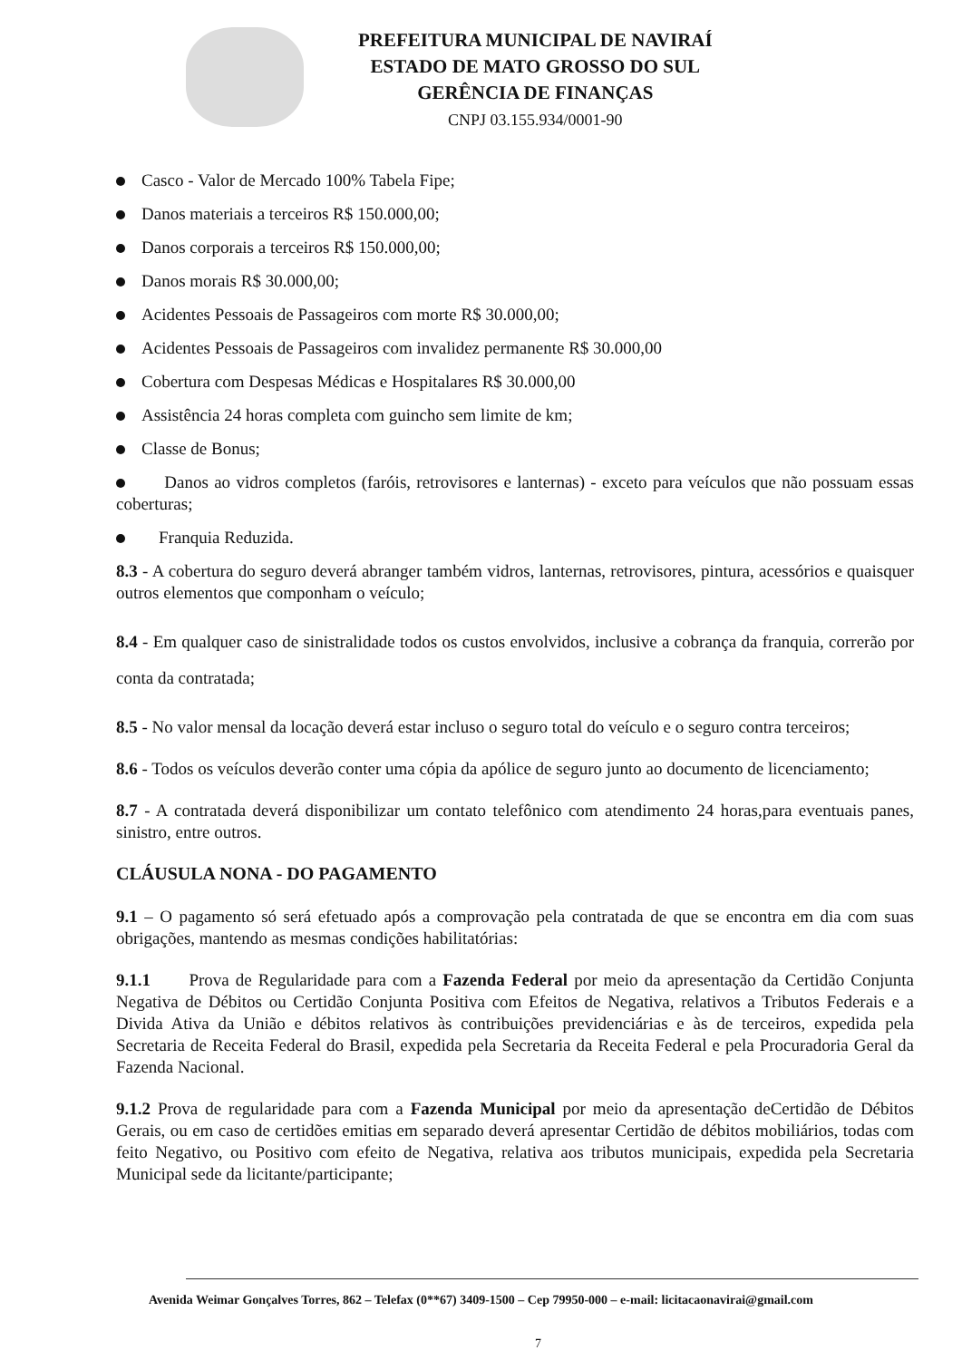PREFEITURA MUNICIPAL DE NAVIRAÍ
ESTADO DE MATO GROSSO DO SUL
GERÊNCIA DE FINANÇAS
CNPJ 03.155.934/0001-90
Casco - Valor de Mercado 100% Tabela Fipe;
Danos materiais a terceiros R$ 150.000,00;
Danos corporais a terceiros R$ 150.000,00;
Danos morais R$ 30.000,00;
Acidentes Pessoais de Passageiros com morte R$ 30.000,00;
Acidentes Pessoais de Passageiros com invalidez permanente R$ 30.000,00
Cobertura com Despesas Médicas e Hospitalares R$ 30.000,00
Assistência 24 horas completa com guincho sem limite de km;
Classe de Bonus;
Danos ao vidros completos (faróis, retrovisores e lanternas) - exceto para veículos que não possuam essas coberturas;
Franquia Reduzida.
8.3 - A cobertura do seguro deverá abranger também vidros, lanternas, retrovisores, pintura, acessórios e quaisquer outros elementos que componham o veículo;
8.4 - Em qualquer caso de sinistralidade todos os custos envolvidos, inclusive a cobrança da franquia, correrão por conta da contratada;
8.5 - No valor mensal da locação deverá estar incluso o seguro total do veículo e o seguro contra terceiros;
8.6 - Todos os veículos deverão conter uma cópia da apólice de seguro junto ao documento de licenciamento;
8.7 - A contratada deverá disponibilizar um contato telefônico com atendimento 24 horas,para eventuais panes, sinistro, entre outros.
CLÁUSULA NONA - DO PAGAMENTO
9.1 – O pagamento só será efetuado após a comprovação pela contratada de que se encontra em dia com suas obrigações, mantendo as mesmas condições habilitatórias:
9.1.1 Prova de Regularidade para com a Fazenda Federal por meio da apresentação da Certidão Conjunta Negativa de Débitos ou Certidão Conjunta Positiva com Efeitos de Negativa, relativos a Tributos Federais e a Divida Ativa da União e débitos relativos às contribuições previdenciárias e às de terceiros, expedida pela Secretaria de Receita Federal do Brasil, expedida pela Secretaria da Receita Federal e pela Procuradoria Geral da Fazenda Nacional.
9.1.2 Prova de regularidade para com a Fazenda Municipal por meio da apresentação deCertidão de Débitos Gerais, ou em caso de certidões emitias em separado deverá apresentar Certidão de débitos mobiliários, todas com feito Negativo, ou Positivo com efeito de Negativa, relativa aos tributos municipais, expedida pela Secretaria Municipal sede da licitante/participante;
Avenida Weimar Gonçalves Torres, 862 – Telefax (0**67) 3409-1500 – Cep 79950-000 – e-mail: licitacaonavirai@gmail.com
7